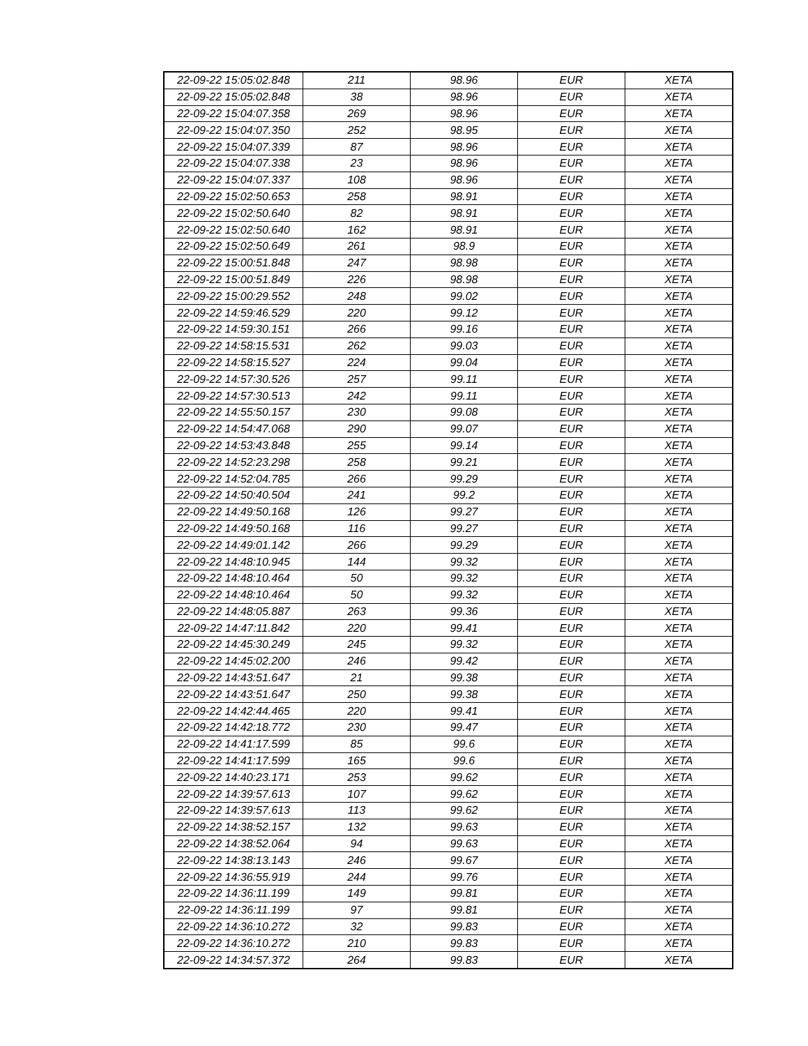| 22-09-22 15:05:02.848 | 211 | 98.96 | EUR | XETA |
| 22-09-22 15:05:02.848 | 38 | 98.96 | EUR | XETA |
| 22-09-22 15:04:07.358 | 269 | 98.96 | EUR | XETA |
| 22-09-22 15:04:07.350 | 252 | 98.95 | EUR | XETA |
| 22-09-22 15:04:07.339 | 87 | 98.96 | EUR | XETA |
| 22-09-22 15:04:07.338 | 23 | 98.96 | EUR | XETA |
| 22-09-22 15:04:07.337 | 108 | 98.96 | EUR | XETA |
| 22-09-22 15:02:50.653 | 258 | 98.91 | EUR | XETA |
| 22-09-22 15:02:50.640 | 82 | 98.91 | EUR | XETA |
| 22-09-22 15:02:50.640 | 162 | 98.91 | EUR | XETA |
| 22-09-22 15:02:50.649 | 261 | 98.9 | EUR | XETA |
| 22-09-22 15:00:51.848 | 247 | 98.98 | EUR | XETA |
| 22-09-22 15:00:51.849 | 226 | 98.98 | EUR | XETA |
| 22-09-22 15:00:29.552 | 248 | 99.02 | EUR | XETA |
| 22-09-22 14:59:46.529 | 220 | 99.12 | EUR | XETA |
| 22-09-22 14:59:30.151 | 266 | 99.16 | EUR | XETA |
| 22-09-22 14:58:15.531 | 262 | 99.03 | EUR | XETA |
| 22-09-22 14:58:15.527 | 224 | 99.04 | EUR | XETA |
| 22-09-22 14:57:30.526 | 257 | 99.11 | EUR | XETA |
| 22-09-22 14:57:30.513 | 242 | 99.11 | EUR | XETA |
| 22-09-22 14:55:50.157 | 230 | 99.08 | EUR | XETA |
| 22-09-22 14:54:47.068 | 290 | 99.07 | EUR | XETA |
| 22-09-22 14:53:43.848 | 255 | 99.14 | EUR | XETA |
| 22-09-22 14:52:23.298 | 258 | 99.21 | EUR | XETA |
| 22-09-22 14:52:04.785 | 266 | 99.29 | EUR | XETA |
| 22-09-22 14:50:40.504 | 241 | 99.2 | EUR | XETA |
| 22-09-22 14:49:50.168 | 126 | 99.27 | EUR | XETA |
| 22-09-22 14:49:50.168 | 116 | 99.27 | EUR | XETA |
| 22-09-22 14:49:01.142 | 266 | 99.29 | EUR | XETA |
| 22-09-22 14:48:10.945 | 144 | 99.32 | EUR | XETA |
| 22-09-22 14:48:10.464 | 50 | 99.32 | EUR | XETA |
| 22-09-22 14:48:10.464 | 50 | 99.32 | EUR | XETA |
| 22-09-22 14:48:05.887 | 263 | 99.36 | EUR | XETA |
| 22-09-22 14:47:11.842 | 220 | 99.41 | EUR | XETA |
| 22-09-22 14:45:30.249 | 245 | 99.32 | EUR | XETA |
| 22-09-22 14:45:02.200 | 246 | 99.42 | EUR | XETA |
| 22-09-22 14:43:51.647 | 21 | 99.38 | EUR | XETA |
| 22-09-22 14:43:51.647 | 250 | 99.38 | EUR | XETA |
| 22-09-22 14:42:44.465 | 220 | 99.41 | EUR | XETA |
| 22-09-22 14:42:18.772 | 230 | 99.47 | EUR | XETA |
| 22-09-22 14:41:17.599 | 85 | 99.6 | EUR | XETA |
| 22-09-22 14:41:17.599 | 165 | 99.6 | EUR | XETA |
| 22-09-22 14:40:23.171 | 253 | 99.62 | EUR | XETA |
| 22-09-22 14:39:57.613 | 107 | 99.62 | EUR | XETA |
| 22-09-22 14:39:57.613 | 113 | 99.62 | EUR | XETA |
| 22-09-22 14:38:52.157 | 132 | 99.63 | EUR | XETA |
| 22-09-22 14:38:52.064 | 94 | 99.63 | EUR | XETA |
| 22-09-22 14:38:13.143 | 246 | 99.67 | EUR | XETA |
| 22-09-22 14:36:55.919 | 244 | 99.76 | EUR | XETA |
| 22-09-22 14:36:11.199 | 149 | 99.81 | EUR | XETA |
| 22-09-22 14:36:11.199 | 97 | 99.81 | EUR | XETA |
| 22-09-22 14:36:10.272 | 32 | 99.83 | EUR | XETA |
| 22-09-22 14:36:10.272 | 210 | 99.83 | EUR | XETA |
| 22-09-22 14:34:57.372 | 264 | 99.83 | EUR | XETA |